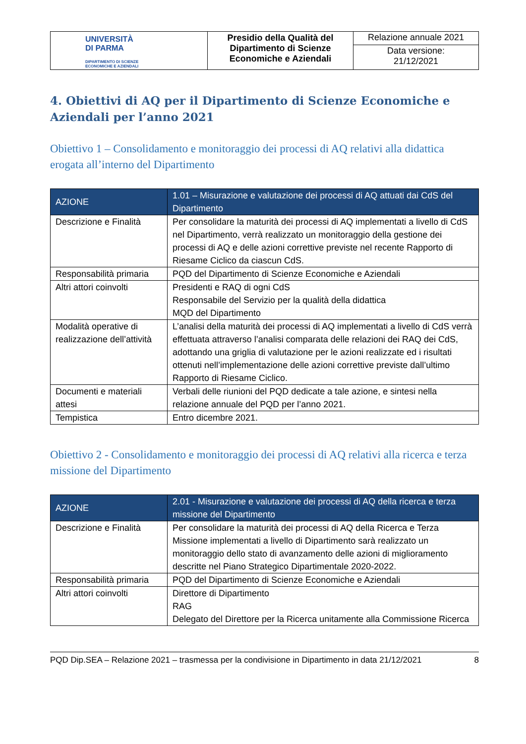| UNIVERSITÀ DI PARMA DIPARTIMENTO DI SCIENZE ECONOMICHE E AZIENDALI | Presidio della Qualità del Dipartimento di Scienze Economiche e Aziendali | Relazione annuale 2021 |
| | | Data versione: 21/12/2021 |
4. Obiettivi di AQ per il Dipartimento di Scienze Economiche e Aziendali per l’anno 2021
Obiettivo 1 – Consolidamento e monitoraggio dei processi di AQ relativi alla didattica erogata all’interno del Dipartimento
| AZIONE | 1.01 – Misurazione e valutazione dei processi di AQ attuati dai CdS del Dipartimento |
| --- | --- |
| Descrizione e Finalità | Per consolidare la maturità dei processi di AQ implementati a livello di CdS nel Dipartimento, verrà realizzato un monitoraggio della gestione dei processi di AQ e delle azioni correttive previste nel recente Rapporto di Riesame Ciclico da ciascun CdS. |
| Responsabilità primaria | PQD del Dipartimento di Scienze Economiche e Aziendali |
| Altri attori coinvolti | Presidenti e RAQ di ogni CdS Responsabile del Servizio per la qualità della didattica MQD del Dipartimento |
| Modalità operative di realizzazione dell’attività | L’analisi della maturità dei processi di AQ implementati a livello di CdS verrà effettuata attraverso l’analisi comparata delle relazioni dei RAQ dei CdS, adottando una griglia di valutazione per le azioni realizzate ed i risultati ottenuti nell’implementazione delle azioni correttive previste dall’ultimo Rapporto di Riesame Ciclico. |
| Documenti e materiali attesi | Verbali delle riunioni del PQD dedicate a tale azione, e sintesi nella relazione annuale del PQD per l’anno 2021. |
| Tempistica | Entro dicembre 2021. |
Obiettivo 2 - Consolidamento e monitoraggio dei processi di AQ relativi alla ricerca e terza missione del Dipartimento
| AZIONE | 2.01 - Misurazione e valutazione dei processi di AQ della ricerca e terza missione del Dipartimento |
| --- | --- |
| Descrizione e Finalità | Per consolidare la maturità dei processi di AQ della Ricerca e Terza Missione implementati a livello di Dipartimento sarà realizzato un monitoraggio dello stato di avanzamento delle azioni di miglioramento descritte nel Piano Strategico Dipartimentale 2020-2022. |
| Responsabilità primaria | PQD del Dipartimento di Scienze Economiche e Aziendali |
| Altri attori coinvolti | Direttore di Dipartimento RAG Delegato del Direttore per la Ricerca unitamente alla Commissione Ricerca |
PQD Dip.SEA – Relazione 2021 – trasmessa per la condivisione in Dipartimento in data 21/12/2021 8